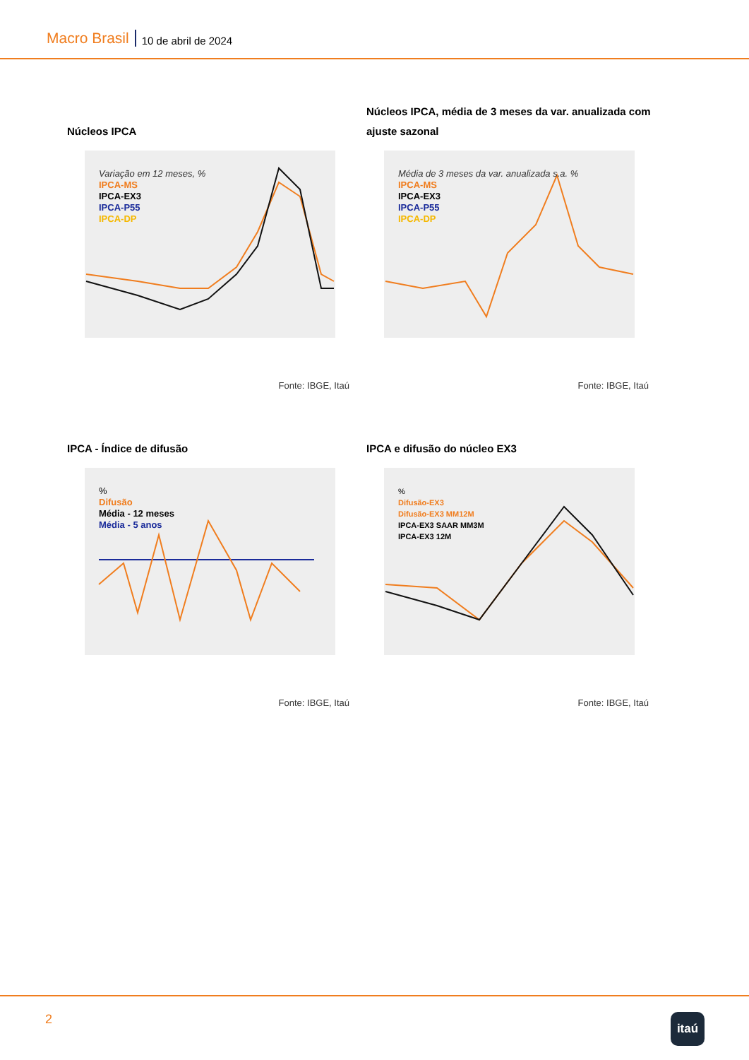Macro Brasil 10 de abril de 2024
Núcleos IPCA
Variação em 12 meses, %
IPCA-MS
IPCA-EX3
IPCA-P55
IPCA-DP
Fonte: IBGE, Itaú
Núcleos IPCA, média de 3 meses da var. anualizada com ajuste sazonal
Média de 3 meses da var. anualizada s.a. %
IPCA-MS
IPCA-EX3
IPCA-P55
IPCA-DP
Fonte: IBGE, Itaú
IPCA - Índice de difusão
%
Difusão
Média - 12 meses
Média - 5 anos
Fonte: IBGE, Itaú
IPCA e difusão do núcleo EX3
%
Difusão-EX3
Difusão-EX3 MM12M
IPCA-EX3 SAAR MM3M
IPCA-EX3 12M
Fonte: IBGE, Itaú
2 itaú